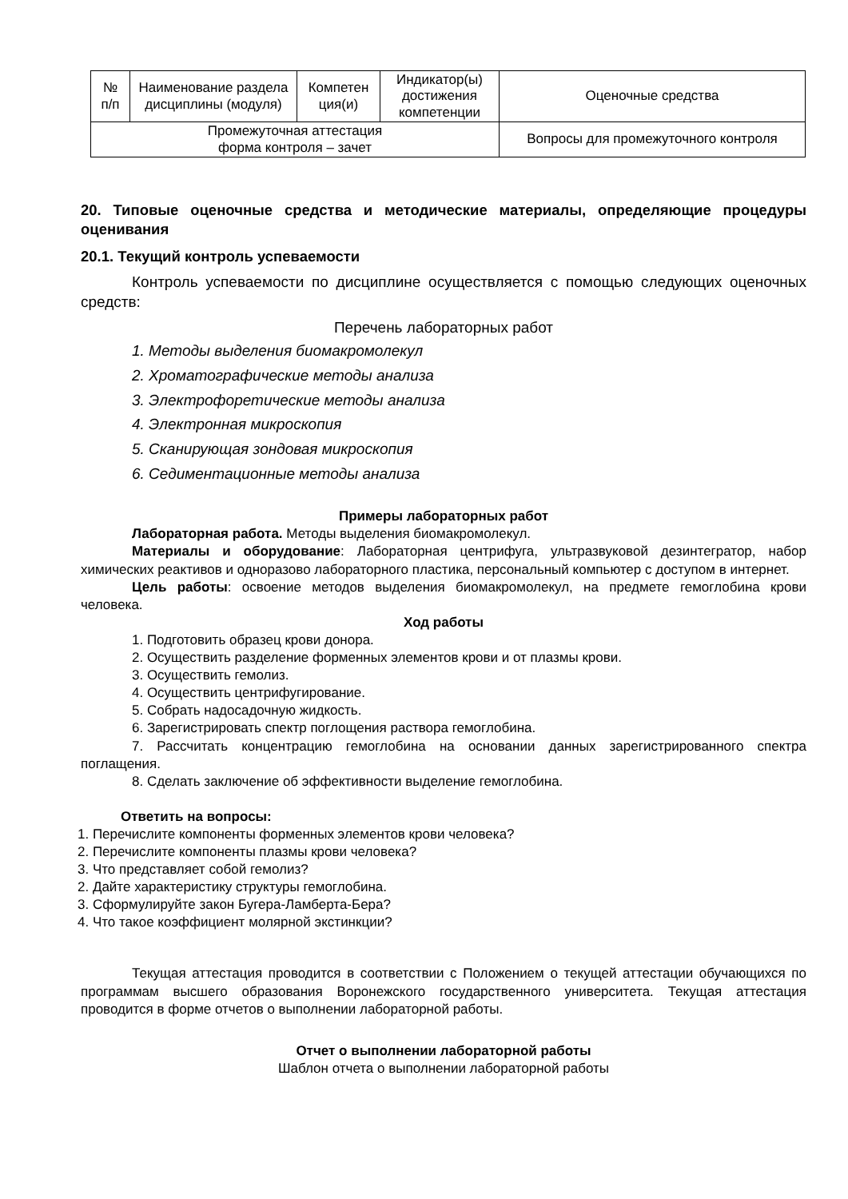| № п/п | Наименование раздела дисциплины (модуля) | Компетен ция(и) | Индикатор(ы) достижения компетенции | Оценочные средства |
| --- | --- | --- | --- | --- |
| Промежуточная аттестация форма контроля – зачет | | | | Вопросы для промежуточного контроля |
20. Типовые оценочные средства и методические материалы, определяющие процедуры оценивания
20.1. Текущий контроль успеваемости
Контроль успеваемости по дисциплине осуществляется с помощью следующих оценочных средств:
Перечень лабораторных работ
1. Методы выделения биомакромолекул
2. Хроматографические методы анализа
3. Электрофоретические методы анализа
4. Электронная микроскопия
5. Сканирующая зондовая микроскопия
6. Седиментационные методы анализа
Примеры лабораторных работ
Лабораторная работа. Методы выделения биомакромолекул.
Материалы и оборудование: Лабораторная центрифуга, ультразвуковой дезинтегратор, набор химических реактивов и одноразово лабораторного пластика, персональный компьютер с доступом в интернет.
Цель работы: освоение методов выделения биомакромолекул, на предмете гемоглобина крови человека.
Ход работы
1. Подготовить образец крови донора.
2. Осуществить разделение форменных элементов крови и от плазмы крови.
3. Осуществить гемолиз.
4. Осуществить центрифугирование.
5. Собрать надосадочную жидкость.
6. Зарегистрировать спектр поглощения раствора гемоглобина.
7. Рассчитать концентрацию гемоглобина на основании данных зарегистрированного спектра поглащения.
8. Сделать заключение об эффективности выделение гемоглобина.
Ответить на вопросы:
1. Перечислите компоненты форменных элементов крови человека?
2. Перечислите компоненты плазмы крови человека?
3. Что представляет собой гемолиз?
2. Дайте характеристику структуры гемоглобина.
3. Сформулируйте закон Бугера-Ламберта-Бера?
4. Что такое коэффициент молярной экстинкции?
Текущая аттестация проводится в соответствии с Положением о текущей аттестации обучающихся по программам высшего образования Воронежского государственного университета. Текущая аттестация проводится в форме отчетов о выполнении лабораторной работы.
Отчет о выполнении лабораторной работы
Шаблон отчета о выполнении лабораторной работы